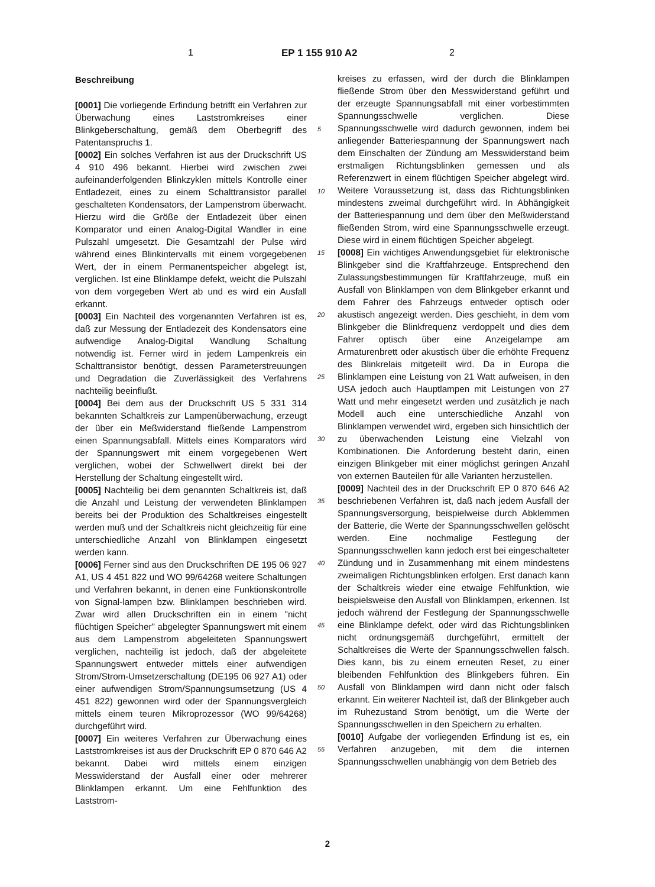1 EP 1 155 910 A2 2
Beschreibung
[0001] Die vorliegende Erfindung betrifft ein Verfahren zur Überwachung eines Laststromkreises einer Blinkgeberschaltung, gemäß dem Oberbegriff des Patentanspruchs 1.
[0002] Ein solches Verfahren ist aus der Druckschrift US 4 910 496 bekannt. Hierbei wird zwischen zwei aufeinanderfolgenden Blinkzyklen mittels Kontrolle einer Entladezeit, eines zu einem Schalttransistor parallel geschalteten Kondensators, der Lampenstrom überwacht. Hierzu wird die Größe der Entladezeit über einen Komparator und einen Analog-Digital Wandler in eine Pulszahl umgesetzt. Die Gesamtzahl der Pulse wird während eines Blinkintervalls mit einem vorgegebenen Wert, der in einem Permanentspeicher abgelegt ist, verglichen. Ist eine Blinklampe defekt, weicht die Pulszahl von dem vorgegeben Wert ab und es wird ein Ausfall erkannt.
[0003] Ein Nachteil des vorgenannten Verfahren ist es, daß zur Messung der Entladezeit des Kondensators eine aufwendige Analog-Digital Wandlung Schaltung notwendig ist. Ferner wird in jedem Lampenkreis ein Schalttransistor benötigt, dessen Parameterstreuungen und Degradation die Zuverlässigkeit des Verfahrens nachteilig beeinflußt.
[0004] Bei dem aus der Druckschrift US 5 331 314 bekannten Schaltkreis zur Lampenüberwachung, erzeugt der über ein Meßwiderstand fließende Lampenstrom einen Spannungsabfall. Mittels eines Komparators wird der Spannungswert mit einem vorgegebenen Wert verglichen, wobei der Schwellwert direkt bei der Herstellung der Schaltung eingestellt wird.
[0005] Nachteilig bei dem genannten Schaltkreis ist, daß die Anzahl und Leistung der verwendeten Blinklampen bereits bei der Produktion des Schaltkreises eingestellt werden muß und der Schaltkreis nicht gleichzeitig für eine unterschiedliche Anzahl von Blinklampen eingesetzt werden kann.
[0006] Ferner sind aus den Druckschriften DE 195 06 927 A1, US 4 451 822 und WO 99/64268 weitere Schaltungen und Verfahren bekannt, in denen eine Funktionskontrolle von Signal-lampen bzw. Blinklampen beschrieben wird. Zwar wird allen Druckschriften ein in einem "nicht flüchtigen Speicher" abgelegter Spannungswert mit einem aus dem Lampenstrom abgeleiteten Spannungswert verglichen, nachteilig ist jedoch, daß der abgeleitete Spannungswert entweder mittels einer aufwendigen Strom/Strom-Umsetzerschaltung (DE195 06 927 A1) oder einer aufwendigen Strom/Spannungsumsetzung (US 4 451 822) gewonnen wird oder der Spannungsvergleich mittels einem teuren Mikroprozessor (WO 99/64268) durchgeführt wird.
[0007] Ein weiteres Verfahren zur Überwachung eines Laststromkreises ist aus der Druckschrift EP 0 870 646 A2 bekannt. Dabei wird mittels einem einzigen Messwiderstand der Ausfall einer oder mehrerer Blinklampen erkannt. Um eine Fehlfunktion des Laststrom-
kreises zu erfassen, wird der durch die Blinklampen fließende Strom über den Messwiderstand geführt und der erzeugte Spannungsabfall mit einer vorbestimmten Spannungsschwelle verglichen. Diese Spannungsschwelle wird dadurch gewonnen, indem bei anliegender Batteriespannung der Spannungswert nach dem Einschalten der Zündung am Messwiderstand beim erstmaligen Richtungsblinken gemessen und als Referenzwert in einem flüchtigen Speicher abgelegt wird. Weitere Voraussetzung ist, dass das Richtungsblinken mindestens zweimal durchgeführt wird. In Abhängigkeit der Batteriespannung und dem über den Meßwiderstand fließenden Strom, wird eine Spannungsschwelle erzeugt. Diese wird in einem flüchtigen Speicher abgelegt.
[0008] Ein wichtiges Anwendungsgebiet für elektronische Blinkgeber sind die Kraftfahrzeuge. Entsprechend den Zulassungsbestimmungen für Kraftfahrzeuge, muß ein Ausfall von Blinklampen von dem Blinkgeber erkannt und dem Fahrer des Fahrzeugs entweder optisch oder akustisch angezeigt werden. Dies geschieht, in dem vom Blinkgeber die Blinkfrequenz verdoppelt und dies dem Fahrer optisch über eine Anzeigelampe am Armaturenbrett oder akustisch über die erhöhte Frequenz des Blinkrelais mitgeteilt wird. Da in Europa die Blinklampen eine Leistung von 21 Watt aufweisen, in den USA jedoch auch Hauptlampen mit Leistungen von 27 Watt und mehr eingesetzt werden und zusätzlich je nach Modell auch eine unterschiedliche Anzahl von Blinklampen verwendet wird, ergeben sich hinsichtlich der zu überwachenden Leistung eine Vielzahl von Kombinationen. Die Anforderung besteht darin, einen einzigen Blinkgeber mit einer möglichst geringen Anzahl von externen Bauteilen für alle Varianten herzustellen.
[0009] Nachteil des in der Druckschrift EP 0 870 646 A2 beschriebenen Verfahren ist, daß nach jedem Ausfall der Spannungsversorgung, beispielweise durch Abklemmen der Batterie, die Werte der Spannungsschwellen gelöscht werden. Eine nochmalige Festlegung der Spannungsschwellen kann jedoch erst bei eingeschalteter Zündung und in Zusammenhang mit einem mindestens zweimaligen Richtungsblinken erfolgen. Erst danach kann der Schaltkreis wieder eine etwaige Fehlfunktion, wie beispielsweise den Ausfall von Blinklampen, erkennen. Ist jedoch während der Festlegung der Spannungsschwelle eine Blinklampe defekt, oder wird das Richtungsblinken nicht ordnungsgemäß durchgeführt, ermittelt der Schaltkreises die Werte der Spannungsschwellen falsch. Dies kann, bis zu einem erneuten Reset, zu einer bleibenden Fehlfunktion des Blinkgebers führen. Ein Ausfall von Blinklampen wird dann nicht oder falsch erkannt. Ein weiterer Nachteil ist, daß der Blinkgeber auch im Ruhezustand Strom benötigt, um die Werte der Spannungsschwellen in den Speichern zu erhalten.
[0010] Aufgabe der vorliegenden Erfindung ist es, ein Verfahren anzugeben, mit dem die internen Spannungsschwellen unabhängig von dem Betrieb des
5
10
15
20
25
30
35
40
45
50
55
2